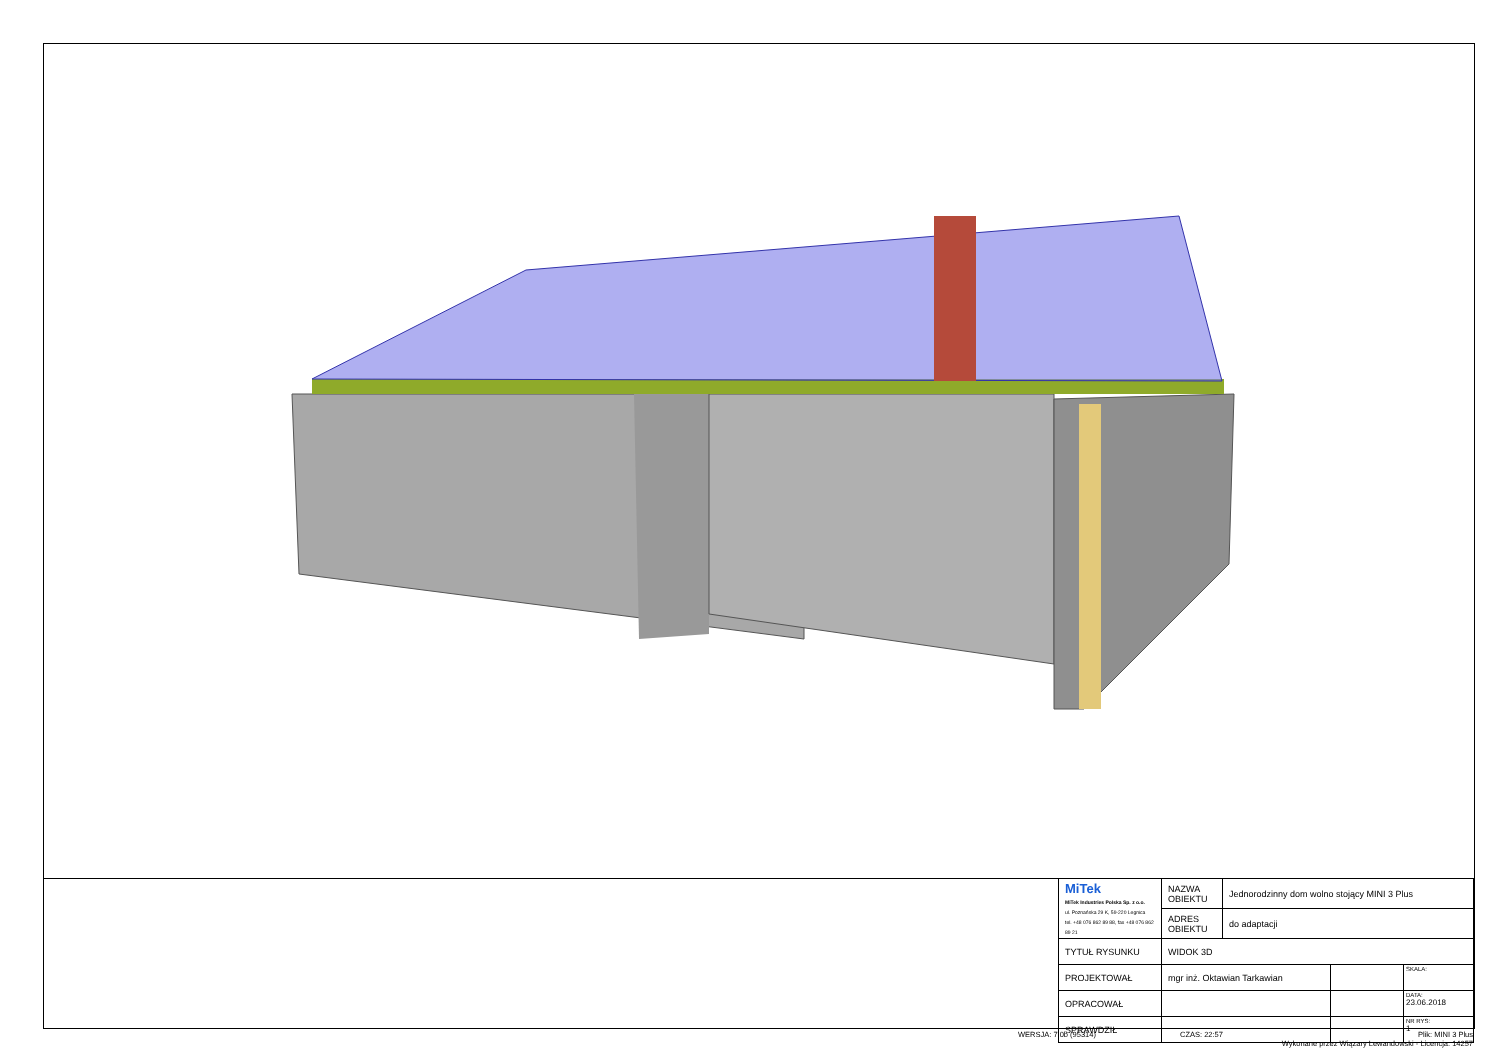| MiTek MiTek Industries Polska Sp. z o.o. ul. Poznańska 29 K, 59-220 Legnica tel. +48 076 862 89 88, fax +48 076 862 89 21 | NAZWA OBIEKTU | Jednorodzinny dom wolno stojący MINI 3 Plus | | |
| | ADRES OBIEKTU | do adaptacji | | |
| TYTUŁ RYSUNKU | WIDOK 3D | | | |
| PROJEKTOWAŁ | mgr inż. Oktawian Tarkawian | | | SKALA: |
| OPRACOWAŁ | | | | DATA: 23.06.2018 |
| SPRAWDZIŁ | | | | NR RYS: 1 |
WERSJA: 7.0b (95314) CZAS: 22:57
Plik: MINI 3 Plus
Wykonane przez Wiązary Lewandowski - Licencja: 14257